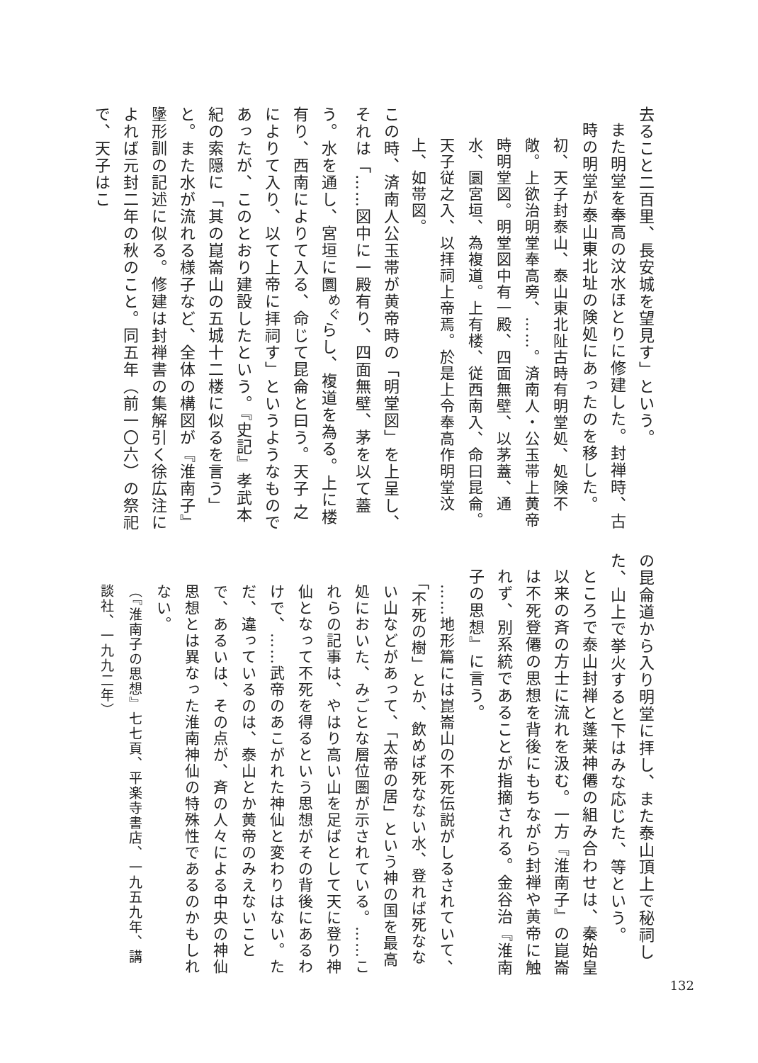去ること二百里、長安城を望見す」という。
また明堂を奉高の汶水ほとりに修建した。封禅時、古時の明堂が泰山東北址の険処にあったのを移した。
初、天子封泰山、泰山東北阯古時有明堂処、処険不敞。上欲治明堂奉高旁、……。済南人・公玉帯上黄帝時明堂図。明堂図中有一殿、四面無壁、以茅蓋、通水、圜宮垣、為複道。上有楼、従西南入、命曰昆侖。天子従之入、以拝祠上帝焉。於是上令奉高作明堂汶上、如帯図。
この時、済南人公玉帯が黄帝時の「明堂図」を上呈し、それは「……図中に一殿有り、四面無壁、茅を以て蓋う。水を通し、宮垣に圜<sup>めぐ</sup>らし、複道を為る。上に楼有り、西南によりて入る、命じて昆侖と曰う。天子 之によりて入り、以て上帝に拝祠す」というようなものであったが、このとおり建設したという。『史記』孝武本紀の索隠に「其の崑崙山の五城十二楼に似るを言う」と。また水が流れる様子など、全体の構図が『淮南子』墬形訓の記述に似る。修建は封禅書の集解引く徐広注によれば元封二年の秋のこと。同五年（前一〇六）の祭祀で、天子はこ
の昆侖道から入り明堂に拝し、また泰山頂上で秘祠した、山上で挙火すると下はみな応じた、等という。
ところで泰山封禅と蓬莱神僊の組み合わせは、秦始皇以来の斉の方士に流れを汲む。一方『淮南子』の崑崙は不死登僊の思想を背後にもちながら封禅や黄帝に触れず、別系統であることが指摘される。金谷治『淮南子の思想』に言う。
……地形篇には崑崙山の不死伝説がしるされていて、「不死の樹」とか、飲めば死なない水、登れば死なない山などがあって、「太帝の居」という神の国を最高処においた、みごとな層位圏が示されている。……これらの記事は、やはり高い山を足ばとして天に登り神仙となって不死を得るという思想がその背後にあるわけで、……武帝のあこがれた神仙と変わりはない。ただ、違っているのは、泰山とか黄帝のみえないことで、あるいは、その点が、斉の人々による中央の神仙思想とは異なった淮南神仙の特殊性であるのかもしれない。
（『淮南子の思想』七七頁、平楽寺書店、一九五九年、講談社、一九九二年）
132